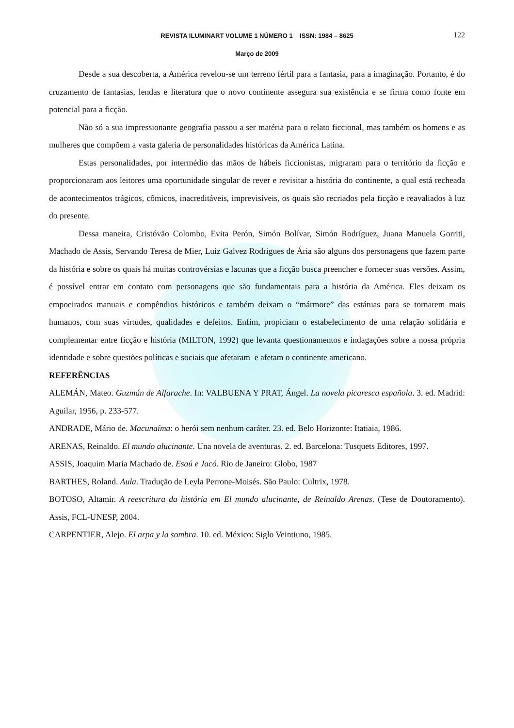REVISTA ILUMINART VOLUME 1 NÚMERO 1 ISSN: 1984 – 8625 122
Março de 2009
Desde a sua descoberta, a América revelou-se um terreno fértil para a fantasia, para a imaginação. Portanto, é do cruzamento de fantasias, lendas e literatura que o novo continente assegura sua existência e se firma como fonte em potencial para a ficção.
Não só a sua impressionante geografia passou a ser matéria para o relato ficcional, mas também os homens e as mulheres que compõem a vasta galeria de personalidades históricas da América Latina.
Estas personalidades, por intermédio das mãos de hábeis ficcionistas, migraram para o território da ficção e proporcionaram aos leitores uma oportunidade singular de rever e revisitar a história do continente, a qual está recheada de acontecimentos trágicos, cômicos, inacreditáveis, imprevisíveis, os quais são recriados pela ficção e reavaliados à luz do presente.
Dessa maneira, Cristóvão Colombo, Evita Perón, Simón Bolívar, Simón Rodríguez, Juana Manuela Gorriti, Machado de Assis, Servando Teresa de Mier, Luiz Galvez Rodrigues de Ária são alguns dos personagens que fazem parte da história e sobre os quais há muitas controvérsias e lacunas que a ficção busca preencher e fornecer suas versões. Assim, é possível entrar em contato com personagens que são fundamentais para a história da América. Eles deixam os empoeirados manuais e compêndios históricos e também deixam o “mármore” das estátuas para se tornarem mais humanos, com suas virtudes, qualidades e defeitos. Enfim, propiciam o estabelecimento de uma relação solidária e complementar entre ficção e história (MILTON, 1992) que levanta questionamentos e indagações sobre a nossa própria identidade e sobre questões políticas e sociais que afetaram e afetam o continente americano.
REFERÊNCIAS
ALEMÁN, Mateo. Guzmán de Alfarache. In: VALBUENA Y PRAT, Ángel. La novela picaresca española. 3. ed. Madrid: Aguilar, 1956, p. 233-577.
ANDRADE, Mário de. Macunaíma: o herói sem nenhum caráter. 23. ed. Belo Horizonte: Itatiaia, 1986.
ARENAS, Reinaldo. El mundo alucinante. Una novela de aventuras. 2. ed. Barcelona: Tusquets Editores, 1997.
ASSIS, Joaquim Maria Machado de. Esaú e Jacó. Rio de Janeiro: Globo, 1987
BARTHES, Roland. Aula. Tradução de Leyla Perrone-Moisés. São Paulo: Cultrix, 1978.
BOTOSO, Altamir. A reescritura da história em El mundo alucinante, de Reinaldo Arenas. (Tese de Doutoramento). Assis, FCL-UNESP, 2004.
CARPENTIER, Alejo. El arpa y la sombra. 10. ed. México: Siglo Veintiuno, 1985.